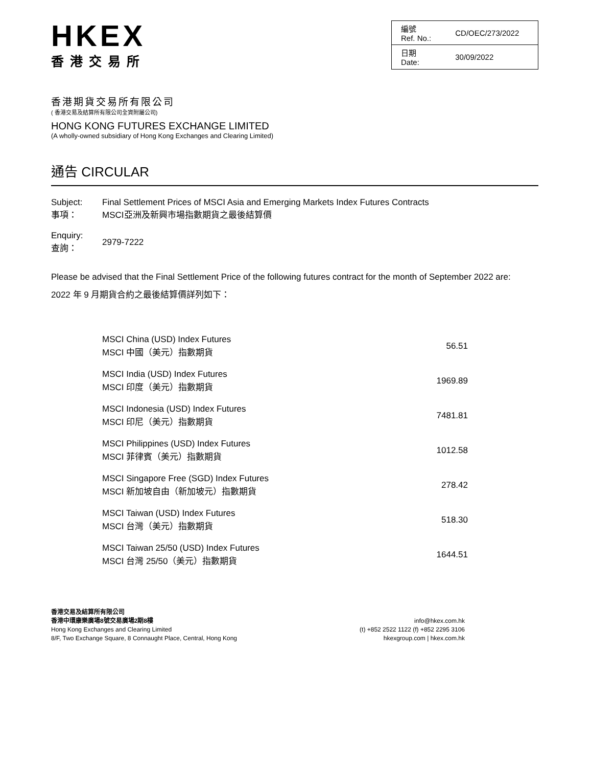HKEX
香港交易所
| 編號 Ref. No.: | CD/OEC/273/2022 |
| 日期 Date: | 30/09/2022 |
香港期貨交易所有限公司
( 香港交易及結算所有限公司全資附屬公司)
HONG KONG FUTURES EXCHANGE LIMITED
(A wholly-owned subsidiary of Hong Kong Exchanges and Clearing Limited)
通告 CIRCULAR
| Subject: 事項： | Final Settlement Prices of MSCI Asia and Emerging Markets Index Futures Contracts MSCI亞洲及新興市場指數期貨之最後結算價 |
| Enquiry: 查詢： | 2979-7222 |
Please be advised that the Final Settlement Price of the following futures contract for the month of September 2022 are:
2022 年 9 月期貨合約之最後結算價詳列如下：
| MSCI China (USD) Index Futures MSCI 中國（美元）指數期貨 | 56.51 |
| MSCI India (USD) Index Futures MSCI 印度（美元）指數期貨 | 1969.89 |
| MSCI Indonesia (USD) Index Futures MSCI 印尼（美元）指數期貨 | 7481.81 |
| MSCI Philippines (USD) Index Futures MSCI 菲律賓（美元）指數期貨 | 1012.58 |
| MSCI Singapore Free (SGD) Index Futures MSCI 新加坡自由（新加坡元）指數期貨 | 278.42 |
| MSCI Taiwan (USD) Index Futures MSCI 台灣（美元）指數期貨 | 518.30 |
| MSCI Taiwan 25/50 (USD) Index Futures MSCI 台灣 25/50（美元）指數期貨 | 1644.51 |
香港交易及結算所有限公司
香港中環康樂廣場8號交易廣場2期8樓
Hong Kong Exchanges and Clearing Limited
8/F, Two Exchange Square, 8 Connaught Place, Central, Hong Kong
info@hkex.com.hk
(t) +852 2522 1122 (f) +852 2295 3106
hkexgroup.com | hkex.com.hk